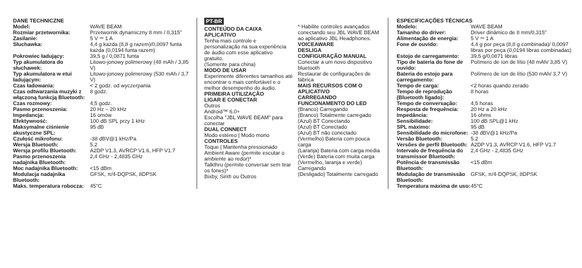DANE TECHNICZNE
| Model: | WAVE BEAM |
| Rozmiar przetwornika: | Przetwornik dynamiczny 8 mm / 0,315" |
| Zasilanie: | 5 V ⎓ 1 A |
| Słuchawka: | 4,4 g każda (8,8 g razem)/0,0097 funta każda (0,0194 funta razem) |
| Pokrowiec ładujący: | 39,5 g / 0,0871 funta |
| Typ akumulatora do słuchawek: | Litowo-jonowy polimerowy (48 mAh / 3,85 V) |
| Typ akumulatora w etui ładującym: | Litowo-jonowy polimerowy (530 mAh / 3,7 V) |
| Czas ładowania: | < 2 godz. od wyczerpania |
| Czas odtwarzania muzyki z włączoną funkcją Bluetooth: | 8 godz. |
| Czas rozmowy: | 4,5 godz. |
| Pasmo przenoszenia: | 20 Hz – 20 kHz |
| Impedancja: | 16 omów |
| Efektywność: | 100 dB SPL przy 1 kHz |
| Maksymalne ciśnienie akustyczne SPL: | 95 dB |
| Czułość mikrofonu: | -38 dBV@1 kHz/Pa |
| Wersja Bluetooth: | 5.2 |
| Wersja profilu Bluetooth: | A2DP V1.3, AVRCP V1.6, HFP V1.7 |
| Pasmo przenoszenia nadajnika Bluetooth: | 2,4 GHz - 2,4835 GHz |
| Moc nadajnika Bluetooth: | <15 dBm |
| Modulacja nadajnika Bluetooth: | GFSK, π/4-DQPSK, 8DPSK |
| Maks. temperatura robocza: | 45°C |
PT-BR
CONTEÚDO DA CAIXA
APLICATIVO
Tenha mais controle e personalização na sua experiência de áudio com esse aplicativo gratuito.
(Somente para china)
MODO DE USAR
Experimente diferentes tamanhos até encontrar o mais confortável e o melhor desempenho do áudio.
PRIMEIRA UTILIZAÇÃO
LIGAR E CONECTAR
Outros
Android™ 6.0+
Escolha "JBL WAVE BEAM" para conectar
DUAL CONNECT
Modo estéreo | Modo mono
CONTROLES
Toque | Mantenha pressionado
Ambient Aware (permite escutar o ambiente ao redor)*
Talkthru (permite conversar sem tirar os fones)*
Bixby, Siri® ou Outros
* Habilite controles avançados conectando seu JBL WAVE BEAM ao aplicativo JBL Headphones.
VOICEAWARE
DESLIGA
CONFIGURAÇÃO MANUAL
Conectar a um novo dispositivo bluetooth
Restaurar de configurações de fábrica
MAIS RECURSOS COM O APLICATIVO
CARREGANDO
FUNCIONAMENTO DO LED
(Branco) Carregando
(Branco) Totalmente carregado
(Azul) BT Conectando
(Azul) BT Conectado
(Azul) BT não conectado
(Vermelho) Bateria com pouca carga
(Laranja) Bateria com carga média
(Verde) Bateria com muita carga
(Vermelho, laranja e verde) Carregando
(Desligado) Totalmente carregado
ESPECIFICAÇÕES TÉCNICAS
| Modelo: | WAVE BEAM |
| Tamanho do driver: | Driver dinâmico de 8 mm/0,315" |
| Alimentação de energia: | 5 V ⎓ 1 A |
| Fone de ouvido: | 4,4 g por peça (8,8 g combinada)/ 0,0097 libras por peça (0,0194 libras combinadas) |
| Estojo de carregamento: | 39,5 g/0,0871 libras |
| Tipo de bateria do fone de ouvido: | Polímero de íon de lítio (48 mAh/ 3,85 V) |
| Bateria do estojo para carregamento: | Polímero de íon de lítio (530 mAh/ 3,7 V) |
| Tempo de carga: | <2 horas quando zerado |
| Tempo de reprodução (Bluetooth ligado): | 8 horas |
| Tempo de conversação: | 4,5 horas |
| Resposta de frequência: | 20 Hz a 20 kHz |
| Impedância: | 16 ohms |
| Sensibilidade: | 100 dB SPL@1 kHz |
| SPL máximo: | 95 dB |
| Sensibilidade do microfone: | -38 dBV@1 kHz/Pa |
| Versão Bluetooth: | 5.2 |
| Versões de perfil Bluetooth: | A2DP V1.3, AVRCP V1.6, HFP V1.7 |
| Intervalo de frequência do transmissor Bluetooth: | 2,4 GHz - 2,4835 GHz |
| Potência de transmissão Bluetooth: | <15 dBm |
| Modulação de transmissão Bluetooth: | GFSK, π/4-DQPSK, 8DPSK |
| Temperatura máxima de uso: | 45°C |